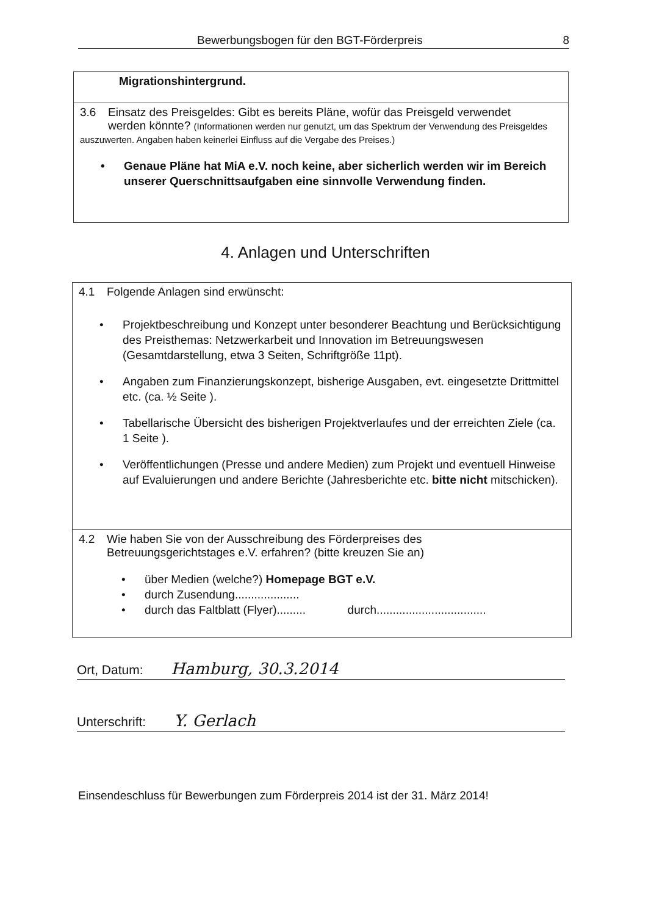Bewerbungsbogen für den BGT-Förderpreis 8
Migrationshintergrund.
3.6 Einsatz des Preisgeldes: Gibt es bereits Pläne, wofür das Preisgeld verwendet
werden könnte? (Informationen werden nur genutzt, um das Spektrum der Verwendung des Preisgeldes auszuwerten. Angaben haben keinerlei Einfluss auf die Vergabe des Preises.)
• Genaue Pläne hat MiA e.V. noch keine, aber sicherlich werden wir im Bereich unserer Querschnittsaufgaben eine sinnvolle Verwendung finden.
4. Anlagen und Unterschriften
4.1 Folgende Anlagen sind erwünscht:
• Projektbeschreibung und Konzept unter besonderer Beachtung und Berücksichtigung des Preisthemas: Netzwerkarbeit und Innovation im Betreuungswesen (Gesamtdarstellung, etwa 3 Seiten, Schriftgröße 11pt).
• Angaben zum Finanzierungskonzept, bisherige Ausgaben, evt. eingesetzte Drittmittel etc. (ca. ½ Seite ).
• Tabellarische Übersicht des bisherigen Projektverlaufes und der erreichten Ziele (ca. 1 Seite ).
• Veröffentlichungen (Presse und andere Medien) zum Projekt und eventuell Hinweise auf Evaluierungen und andere Berichte (Jahresberichte etc. bitte nicht mitschicken).
4.2 Wie haben Sie von der Ausschreibung des Förderpreises des
Betreuungsgerichtstages e.V. erfahren? (bitte kreuzen Sie an)
• über Medien (welche?) Homepage BGT e.V.
• durch Zusendung....................
• durch das Faltblatt (Flyer)......... durch..................................
Ort, Datum: Hamburg, 30.3.2014
Unterschrift: Y. Gerlach
Einsendeschluss für Bewerbungen zum Förderpreis 2014 ist der 31. März 2014!